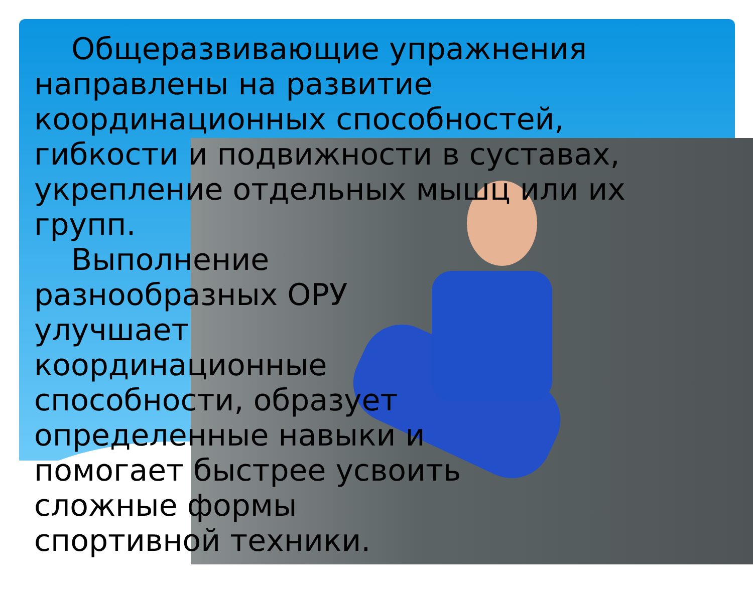Общеразвивающие упражнения направлены на развитие координационных способностей, гибкости и подвижности в суставах, укрепление отдельных мышц или их групп.
Выполнение разнообразных ОРУ улучшает координационные способности, образует определенные навыки и помогает быстрее усвоить сложные формы спортивной техники.